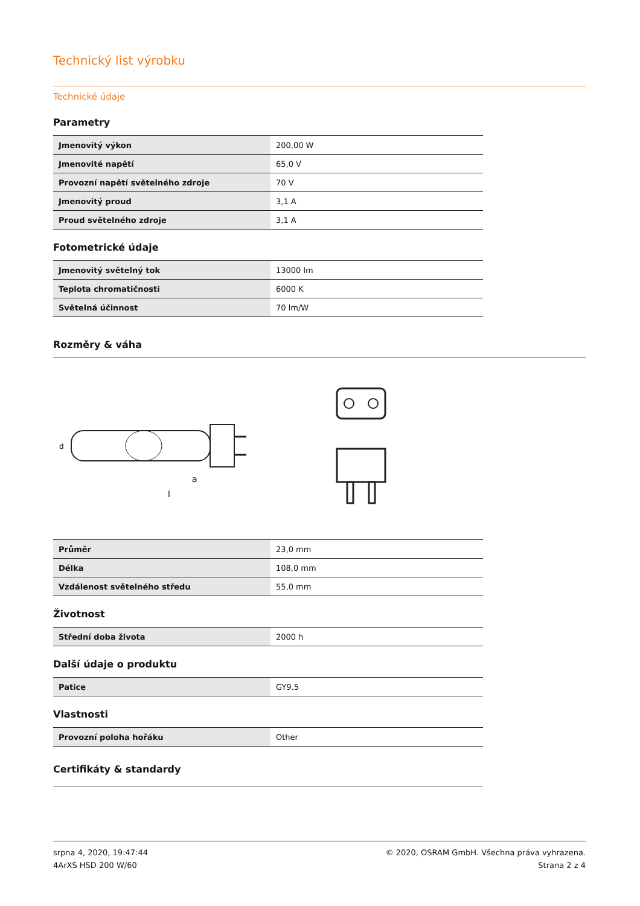Technický list výrobku
Technické údaje
Parametry
| Jmenovitý výkon | 200,00 W |
| Jmenovité napětí | 65,0 V |
| Provozní napětí světelného zdroje | 70 V |
| Jmenovitý proud | 3,1 A |
| Proud světelného zdroje | 3,1 A |
Fotometrické údaje
| Jmenovitý světelný tok | 13000 lm |
| Teplota chromatičnosti | 6000 K |
| Světelná účinnost | 70 lm/W |
Rozměry & váha
a
l
d
| Průměr | 23,0 mm |
| Délka | 108,0 mm |
| Vzdálenost světelného středu | 55,0 mm |
Životnost
| Střední doba života | 2000 h |
Další údaje o produktu
| Patice | GY9.5 |
Vlastnosti
| Provozní poloha hořáku | Other |
Certifikáty & standardy
srpna 4, 2020, 19:47:44
4ArXS HSD 200 W/60
© 2020, OSRAM GmbH. Všechna práva vyhrazena.
Strana 2 z 4